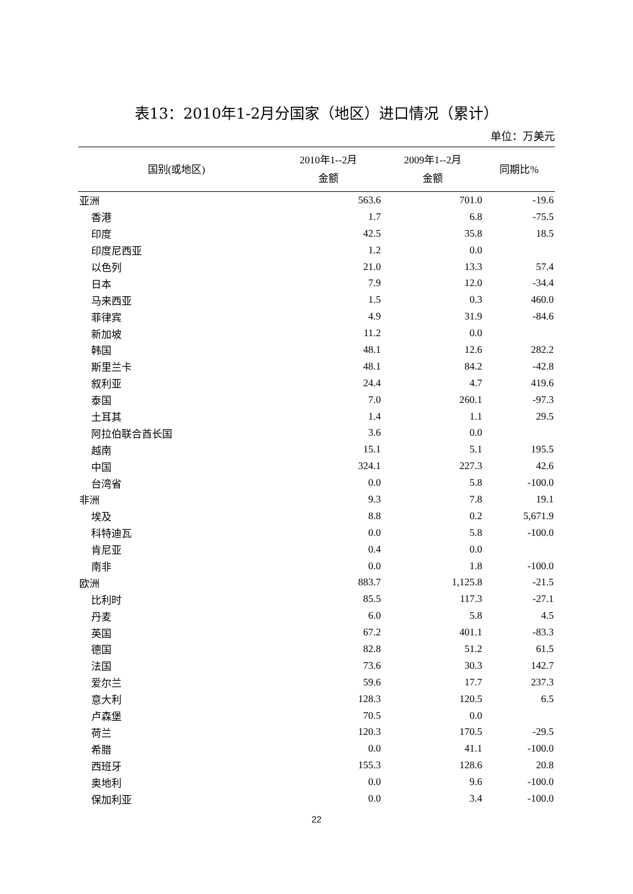表13：2010年1-2月分国家（地区）进口情况（累计）
单位：万美元
| 国别(或地区) | 2010年1--2月 金额 | 2009年1--2月 金额 | 同期比% |
| --- | --- | --- | --- |
| 亚洲 | 563.6 | 701.0 | -19.6 |
| 香港 | 1.7 | 6.8 | -75.5 |
| 印度 | 42.5 | 35.8 | 18.5 |
| 印度尼西亚 | 1.2 | 0.0 | |
| 以色列 | 21.0 | 13.3 | 57.4 |
| 日本 | 7.9 | 12.0 | -34.4 |
| 马来西亚 | 1.5 | 0.3 | 460.0 |
| 菲律宾 | 4.9 | 31.9 | -84.6 |
| 新加坡 | 11.2 | 0.0 | |
| 韩国 | 48.1 | 12.6 | 282.2 |
| 斯里兰卡 | 48.1 | 84.2 | -42.8 |
| 叙利亚 | 24.4 | 4.7 | 419.6 |
| 泰国 | 7.0 | 260.1 | -97.3 |
| 土耳其 | 1.4 | 1.1 | 29.5 |
| 阿拉伯联合酋长国 | 3.6 | 0.0 | |
| 越南 | 15.1 | 5.1 | 195.5 |
| 中国 | 324.1 | 227.3 | 42.6 |
| 台湾省 | 0.0 | 5.8 | -100.0 |
| 非洲 | 9.3 | 7.8 | 19.1 |
| 埃及 | 8.8 | 0.2 | 5,671.9 |
| 科特迪瓦 | 0.0 | 5.8 | -100.0 |
| 肯尼亚 | 0.4 | 0.0 | |
| 南非 | 0.0 | 1.8 | -100.0 |
| 欧洲 | 883.7 | 1,125.8 | -21.5 |
| 比利时 | 85.5 | 117.3 | -27.1 |
| 丹麦 | 6.0 | 5.8 | 4.5 |
| 英国 | 67.2 | 401.1 | -83.3 |
| 德国 | 82.8 | 51.2 | 61.5 |
| 法国 | 73.6 | 30.3 | 142.7 |
| 爱尔兰 | 59.6 | 17.7 | 237.3 |
| 意大利 | 128.3 | 120.5 | 6.5 |
| 卢森堡 | 70.5 | 0.0 | |
| 荷兰 | 120.3 | 170.5 | -29.5 |
| 希腊 | 0.0 | 41.1 | -100.0 |
| 西班牙 | 155.3 | 128.6 | 20.8 |
| 奥地利 | 0.0 | 9.6 | -100.0 |
| 保加利亚 | 0.0 | 3.4 | -100.0 |
22